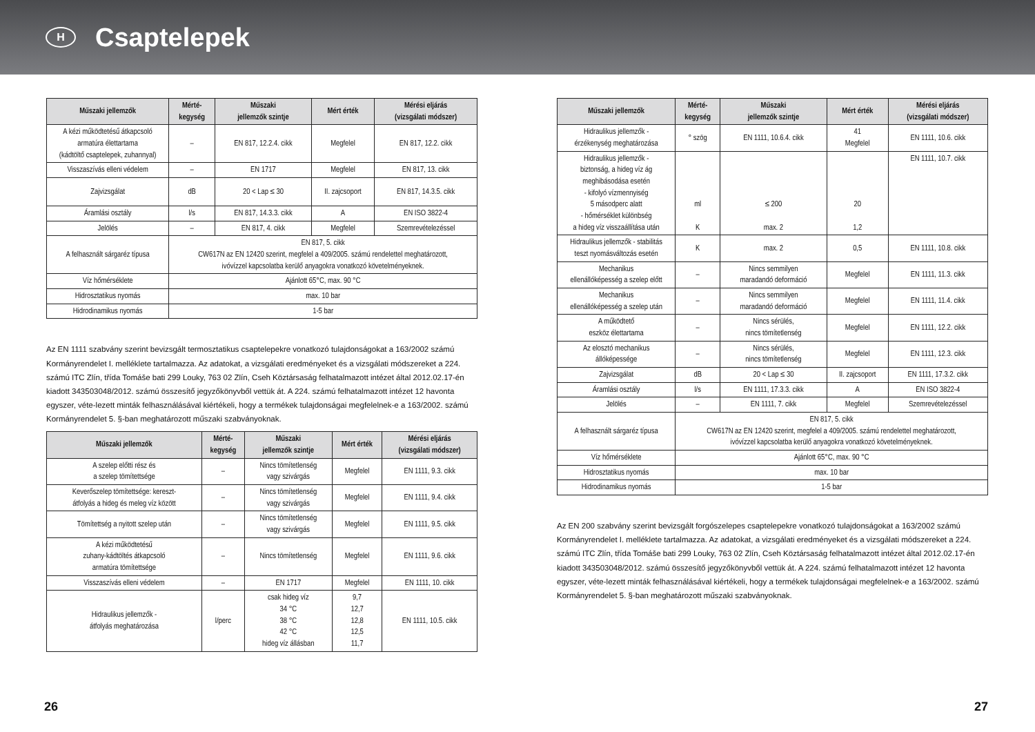H
Csaptelepek
| Műszaki jellemzők | Mérté- kegység | Műszaki jellemzők szintje | Mért érték | Mérési eljárás (vizsgálati módszer) |
| --- | --- | --- | --- | --- |
| A kézi működtetésű átkapcsoló armatúra élettartama (kádtöltő csaptelepek, zuhannyal) | – | EN 817, 12.2.4. cikk | Megfelel | EN 817, 12.2. cikk |
| Visszaszívás elleni védelem | – | EN 1717 | Megfelel | EN 817, 13. cikk |
| Zajvizsgálat | dB | 20 < Lap ≤ 30 | II. zajcsoport | EN 817, 14.3.5. cikk |
| Áramlási osztály | l/s | EN 817, 14.3.3. cikk | A | EN ISO 3822-4 |
| Jelölés | – | EN 817, 4. cikk | Megfelel | Szemrevételezéssel |
| A felhasznált sárgaréz típusa | EN 817, 5. cikk CW617N az EN 12420 szerint, megfelel a 409/2005. számú rendelettel meghatározott, ivóvízzel kapcsolatba kerülő anyagokra vonatkozó követelményeknek. | | | |
| Víz hőmérséklete | Ajánlott 65°C, max. 90 °C | | | |
| Hidrosztatikus nyomás | max. 10 bar | | | |
| Hidrodinamikus nyomás | 1-5 bar | | | |
Az EN 1111 szabvány szerint bevizsgált termosztatikus csaptelepekre vonatkozó tulajdonságokat a 163/2002 számú Kormányrendelet I. melléklete tartalmazza. Az adatokat, a vizsgálati eredményeket és a vizsgálati módszereket a 224. számú ITC Zlín, třída Tomáše bati 299 Louky, 763 02 Zlín, Cseh Köztársaság felhatalmazott intézet által 2012.02.17-én kiadott 343503048/2012. számú összesítő jegyzőkönyvből vettük át. A 224. számú felhatalmazott intézet 12 havonta egyszer, véte-lezett minták felhasználásával kiértékeli, hogy a termékek tulajdonságai megfelelnek-e a 163/2002. számú Kormányrendelet 5. §-ban meghatározott műszaki szabványoknak.
| Műszaki jellemzők | Mérté- kegység | Műszaki jellemzők szintje | Mért érték | Mérési eljárás (vizsgálati módszer) |
| --- | --- | --- | --- | --- |
| A szelep előtti rész és a szelep tömítettsége | – | Nincs tömítetlenség vagy szivárgás | Megfelel | EN 1111, 9.3. cikk |
| Keverőszelep tömítettsége: kereszt- átfolyás a hideg és meleg víz között | – | Nincs tömítetlenség vagy szivárgás | Megfelel | EN 1111, 9.4. cikk |
| Tömítettség a nyitott szelep után | – | Nincs tömítetlenség vagy szivárgás | Megfelel | EN 1111, 9.5. cikk |
| A kézi működtetésű zuhany-kádtöltés átkapcsoló armatúra tömítettsége | – | Nincs tömítetlenség | Megfelel | EN 1111, 9.6. cikk |
| Visszaszívás elleni védelem | – | EN 1717 | Megfelel | EN 1111, 10. cikk |
| Hidraulikus jellemzők - átfolyás meghatározása | l/perc | csak hideg víz 34 °C 38 °C 42 °C hideg víz állásban | 9,7 12,7 12,8 12,5 11,7 | EN 1111, 10.5. cikk |
| Műszaki jellemzők | Mérté- kegység | Műszaki jellemzők szintje | Mért érték | Mérési eljárás (vizsgálati módszer) |
| --- | --- | --- | --- | --- |
| Hidraulikus jellemzők - érzékenység meghatározása | ° szög | EN 1111, 10.6.4. cikk | 41 Megfelel | EN 1111, 10.6. cikk |
| Hidraulikus jellemzők - biztonság, a hideg víz ág meghibásodása esetén - kifolyó vízmennyiség 5 másodperc alatt - hőmérséklet különbség a hideg víz visszaállítása után | ml K | ≤ 200 max. 2 | 20 1,2 | EN 1111, 10.7. cikk |
| Hidraulikus jellemzők - stabilitás teszt nyomásváltozás esetén | K | max. 2 | 0,5 | EN 1111, 10.8. cikk |
| Mechanikus ellenállóképesség a szelep előtt | – | Nincs semmilyen maradandó deformáció | Megfelel | EN 1111, 11.3. cikk |
| Mechanikus ellenállóképesség a szelep után | – | Nincs semmilyen maradandó deformáció | Megfelel | EN 1111, 11.4. cikk |
| A működtető eszköz élettartama | – | Nincs sérülés, nincs tömítetlenség | Megfelel | EN 1111, 12.2. cikk |
| Az elosztó mechanikus állóképessége | – | Nincs sérülés, nincs tömítetlenség | Megfelel | EN 1111, 12.3. cikk |
| Zajvizsgálat | dB | 20 < Lap ≤ 30 | II. zajcsoport | EN 1111, 17.3.2. cikk |
| Áramlási osztály | l/s | EN 1111, 17.3.3. cikk | A | EN ISO 3822-4 |
| Jelölés | – | EN 1111, 7. cikk | Megfelel | Szemrevételezéssel |
| A felhasznált sárgaréz típusa | EN 817, 5. cikk CW617N az EN 12420 szerint, megfelel a 409/2005. számú rendelettel meghatározott, ivóvízzel kapcsolatba kerülő anyagokra vonatkozó követelményeknek. | | | |
| Víz hőmérséklete | Ajánlott 65°C, max. 90 °C | | | |
| Hidrosztatikus nyomás | max. 10 bar | | | |
| Hidrodinamikus nyomás | 1-5 bar | | | |
Az EN 200 szabvány szerint bevizsgált forgószelepes csaptelepekre vonatkozó tulajdonságokat a 163/2002 számú Kormányrendelet I. melléklete tartalmazza. Az adatokat, a vizsgálati eredményeket és a vizsgálati módszereket a 224. számú ITC Zlín, třída Tomáše bati 299 Louky, 763 02 Zlín, Cseh Köztársaság felhatalmazott intézet által 2012.02.17-én kiadott 343503048/2012. számú összesítő jegyzőkönyvből vettük át. A 224. számú felhatalmazott intézet 12 havonta egyszer, véte-lezett minták felhasználásával kiértékeli, hogy a termékek tulajdonságai megfelelnek-e a 163/2002. számú Kormányrendelet 5. §-ban meghatározott műszaki szabványoknak.
26 27